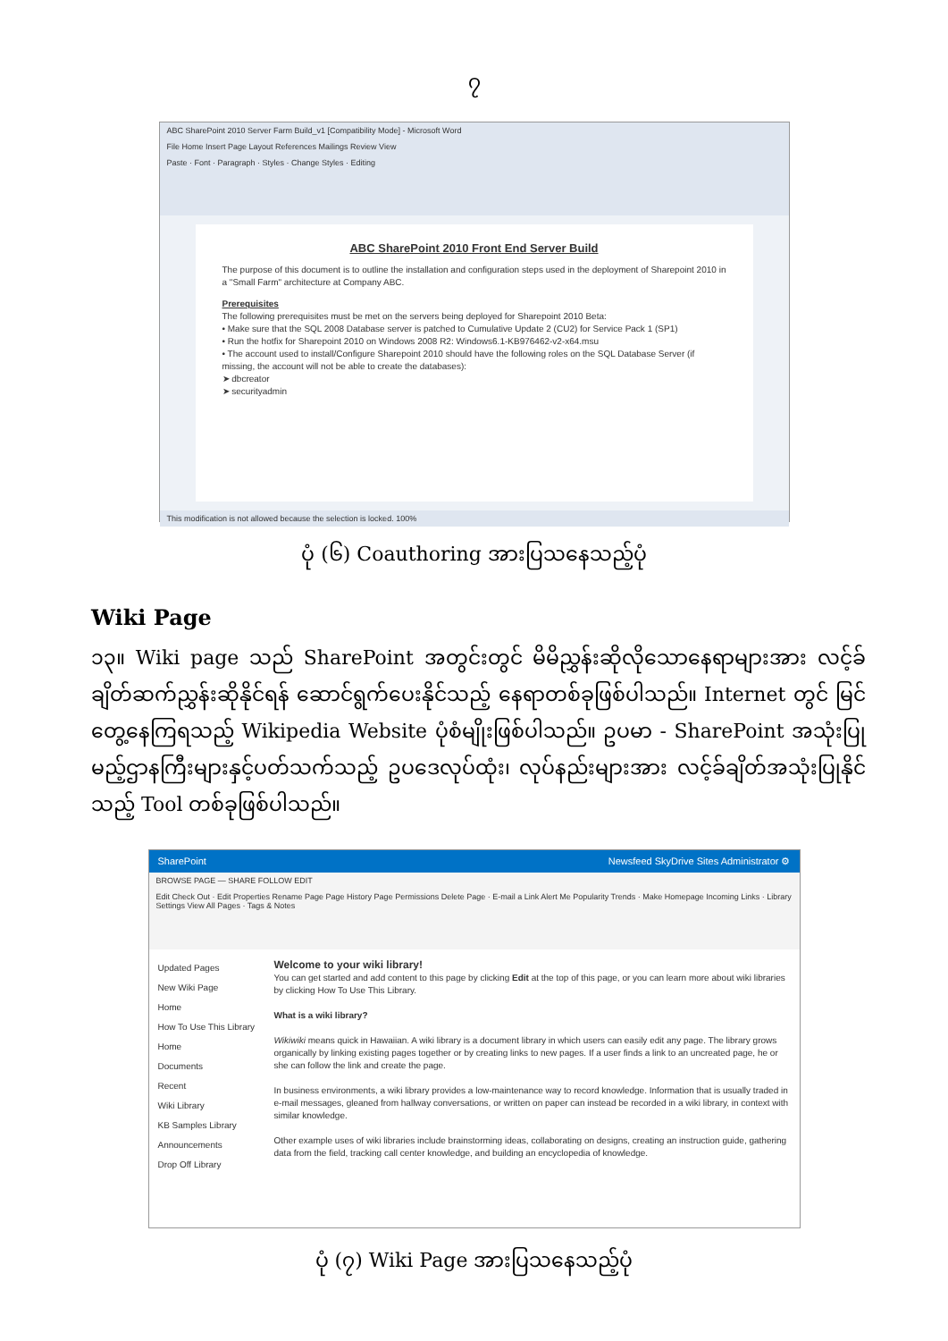၇
ABC SharePoint 2010 Server Farm Build_v1 [Compatibility Mode] - Microsoft Word
File Home Insert Page Layout References Mailings Review View
Paste · Font · Paragraph · Styles · Change Styles · Editing
ABC SharePoint 2010 Front End Server Build
The purpose of this document is to outline the installation and configuration steps used in the deployment of Sharepoint 2010 in a "Small Farm" architecture at Company ABC.
Prerequisites
The following prerequisites must be met on the servers being deployed for Sharepoint 2010 Beta:
• Make sure that the SQL 2008 Database server is patched to Cumulative Update 2 (CU2) for Service Pack 1 (SP1)
• Run the hotfix for Sharepoint 2010 on Windows 2008 R2: Windows6.1-KB976462-v2-x64.msu
• The account used to install/Configure Sharepoint 2010 should have the following roles on the SQL Database Server (if missing, the account will not be able to create the databases):
➤ dbcreator
➤ securityadmin
This modification is not allowed because the selection is locked. 100%
ပုံ (၆) Coauthoring အားပြသနေသည့်ပုံ
Wiki Page
၁၃။ Wiki page သည် SharePoint အတွင်းတွင် မိမိညွှန်းဆိုလိုသောနေရာများအား လင့်ခ်ချိတ်ဆက်ညွှန်းဆိုနိုင်ရန် ဆောင်ရွက်ပေးနိုင်သည့် နေရာတစ်ခုဖြစ်ပါသည်။ Internet တွင် မြင်တွေ့နေကြရသည့် Wikipedia Website ပုံစံမျိုးဖြစ်ပါသည်။ ဥပမာ - SharePoint အသုံးပြုမည့်ဌာနကြီးများနှင့်ပတ်သက်သည့် ဥပဒေလုပ်ထုံး၊ လုပ်နည်းများအား လင့်ခ်ချိတ်အသုံးပြုနိုင်သည့် Tool တစ်ခုဖြစ်ပါသည်။
SharePoint Newsfeed SkyDrive Sites Administrator ⚙
BROWSE PAGE — SHARE FOLLOW EDIT
Edit Check Out · Edit Properties Rename Page Page History Page Permissions Delete Page · E-mail a Link Alert Me Popularity Trends · Make Homepage Incoming Links · Library Settings View All Pages · Tags & Notes
Updated Pages
New Wiki Page
Home
How To Use This Library
Home
Documents
Recent
Wiki Library
KB Samples Library
Announcements
Drop Off Library
Welcome to your wiki library!
You can get started and add content to this page by clicking Edit at the top of this page, or you can learn more about wiki libraries by clicking How To Use This Library.
What is a wiki library?
Wikiwiki means quick in Hawaiian. A wiki library is a document library in which users can easily edit any page. The library grows organically by linking existing pages together or by creating links to new pages. If a user finds a link to an uncreated page, he or she can follow the link and create the page.
In business environments, a wiki library provides a low-maintenance way to record knowledge. Information that is usually traded in e-mail messages, gleaned from hallway conversations, or written on paper can instead be recorded in a wiki library, in context with similar knowledge.
Other example uses of wiki libraries include brainstorming ideas, collaborating on designs, creating an instruction guide, gathering data from the field, tracking call center knowledge, and building an encyclopedia of knowledge.
ပုံ (၇) Wiki Page အားပြသနေသည့်ပုံ